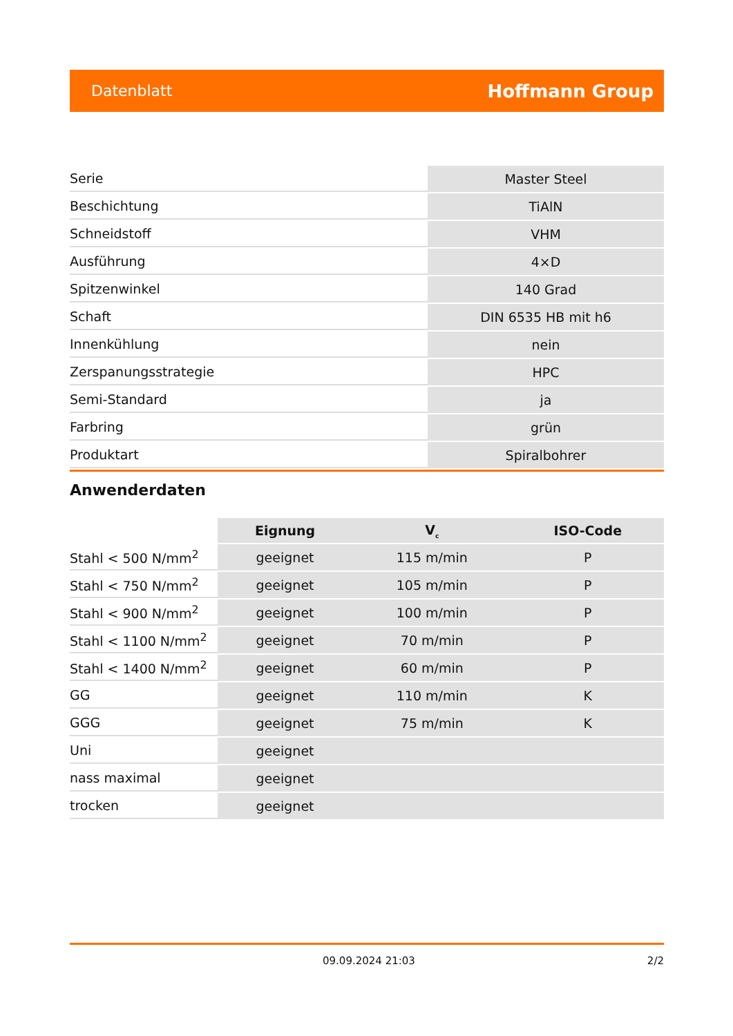Datenblatt Hoffmann Group
| Serie | Master Steel |
| Beschichtung | TiAlN |
| Schneidstoff | VHM |
| Ausführung | 4×D |
| Spitzenwinkel | 140 Grad |
| Schaft | DIN 6535 HB mit h6 |
| Innenkühlung | nein |
| Zerspanungsstrategie | HPC |
| Semi-Standard | ja |
| Farbring | grün |
| Produktart | Spiralbohrer |
Anwenderdaten
| | Eignung | V<sub>c</sub> | ISO-Code |
| --- | --- | --- | --- |
| Stahl < 500 N/mm<sup>2</sup> | geeignet | 115 m/min | P |
| Stahl < 750 N/mm<sup>2</sup> | geeignet | 105 m/min | P |
| Stahl < 900 N/mm<sup>2</sup> | geeignet | 100 m/min | P |
| Stahl < 1100 N/mm<sup>2</sup> | geeignet | 70 m/min | P |
| Stahl < 1400 N/mm<sup>2</sup> | geeignet | 60 m/min | P |
| GG | geeignet | 110 m/min | K |
| GGG | geeignet | 75 m/min | K |
| Uni | geeignet | | |
| nass maximal | geeignet | | |
| trocken | geeignet | | |
09.09.2024 21:03 2/2